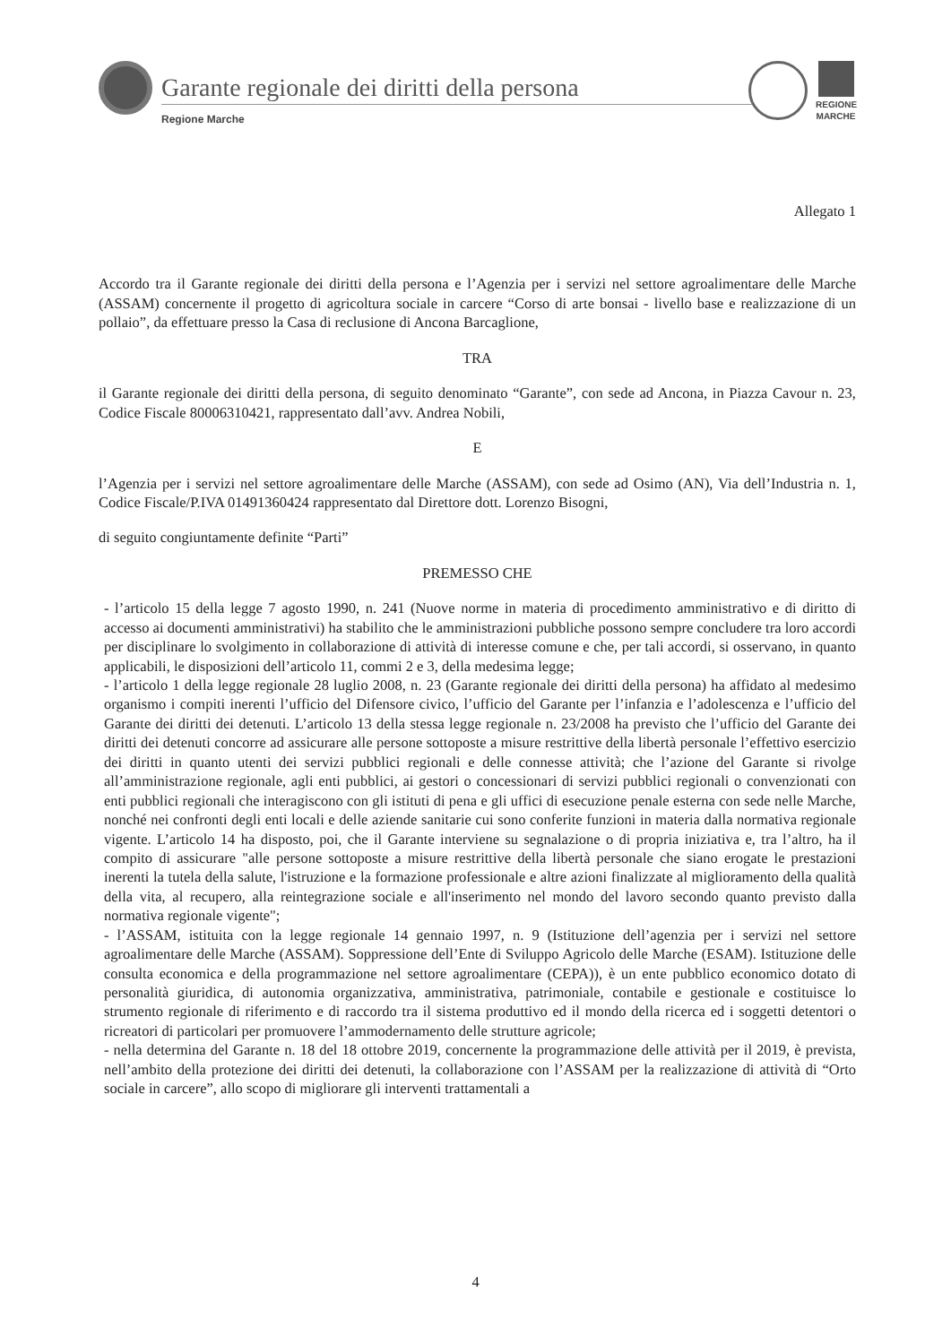Garante regionale dei diritti della persona
Regione Marche
REGIONE MARCHE
Allegato 1
Accordo tra il Garante regionale dei diritti della persona e l’Agenzia per i servizi nel settore agroalimentare delle Marche (ASSAM) concernente il progetto di agricoltura sociale in carcere “Corso di arte bonsai - livello base e realizzazione di un pollaio”, da effettuare presso la Casa di reclusione di Ancona Barcaglione,
TRA
il Garante regionale dei diritti della persona, di seguito denominato “Garante”, con sede ad Ancona, in Piazza Cavour n. 23, Codice Fiscale 80006310421, rappresentato dall’avv. Andrea Nobili,
E
l’Agenzia per i servizi nel settore agroalimentare delle Marche (ASSAM), con sede ad Osimo (AN), Via dell’Industria n. 1, Codice Fiscale/P.IVA 01491360424 rappresentato dal Direttore dott. Lorenzo Bisogni,
di seguito congiuntamente definite “Parti”
PREMESSO CHE
- l’articolo 15 della legge 7 agosto 1990, n. 241 (Nuove norme in materia di procedimento amministrativo e di diritto di accesso ai documenti amministrativi) ha stabilito che le amministrazioni pubbliche possono sempre concludere tra loro accordi per disciplinare lo svolgimento in collaborazione di attività di interesse comune e che, per tali accordi, si osservano, in quanto applicabili, le disposizioni dell’articolo 11, commi 2 e 3, della medesima legge;
- l’articolo 1 della legge regionale 28 luglio 2008, n. 23 (Garante regionale dei diritti della persona) ha affidato al medesimo organismo i compiti inerenti l’ufficio del Difensore civico, l’ufficio del Garante per l’infanzia e l’adolescenza e l’ufficio del Garante dei diritti dei detenuti. L’articolo 13 della stessa legge regionale n. 23/2008 ha previsto che l’ufficio del Garante dei diritti dei detenuti concorre ad assicurare alle persone sottoposte a misure restrittive della libertà personale l’effettivo esercizio dei diritti in quanto utenti dei servizi pubblici regionali e delle connesse attività; che l’azione del Garante si rivolge all’amministrazione regionale, agli enti pubblici, ai gestori o concessionari di servizi pubblici regionali o convenzionati con enti pubblici regionali che interagiscono con gli istituti di pena e gli uffici di esecuzione penale esterna con sede nelle Marche, nonché nei confronti degli enti locali e delle aziende sanitarie cui sono conferite funzioni in materia dalla normativa regionale vigente. L’articolo 14 ha disposto, poi, che il Garante interviene su segnalazione o di propria iniziativa e, tra l’altro, ha il compito di assicurare "alle persone sottoposte a misure restrittive della libertà personale che siano erogate le prestazioni inerenti la tutela della salute, l'istruzione e la formazione professionale e altre azioni finalizzate al miglioramento della qualità della vita, al recupero, alla reintegrazione sociale e all'inserimento nel mondo del lavoro secondo quanto previsto dalla normativa regionale vigente";
- l’ASSAM, istituita con la legge regionale 14 gennaio 1997, n. 9 (Istituzione dell’agenzia per i servizi nel settore agroalimentare delle Marche (ASSAM). Soppressione dell’Ente di Sviluppo Agricolo delle Marche (ESAM). Istituzione delle consulta economica e della programmazione nel settore agroalimentare (CEPA)), è un ente pubblico economico dotato di personalità giuridica, di autonomia organizzativa, amministrativa, patrimoniale, contabile e gestionale e costituisce lo strumento regionale di riferimento e di raccordo tra il sistema produttivo ed il mondo della ricerca ed i soggetti detentori o ricreatori di particolari per promuovere l’ammodernamento delle strutture agricole;
- nella determina del Garante n. 18 del 18 ottobre 2019, concernente la programmazione delle attività per il 2019, è prevista, nell’ambito della protezione dei diritti dei detenuti, la collaborazione con l’ASSAM per la realizzazione di attività di “Orto sociale in carcere”, allo scopo di migliorare gli interventi trattamentali a
4